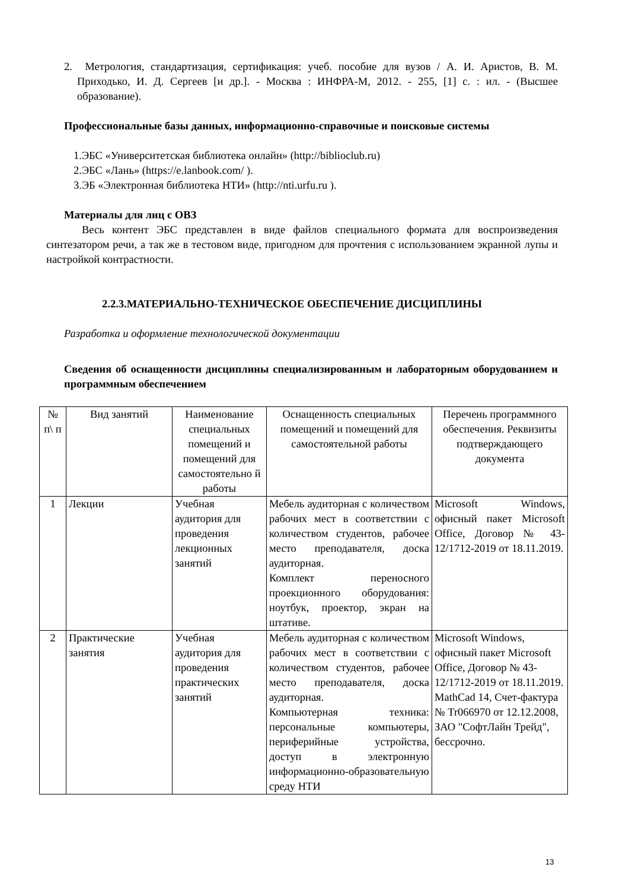2. Метрология, стандартизация, сертификация: учеб. пособие для вузов / А. И. Аристов, В. М. Приходько, И. Д. Сергеев [и др.]. - Москва : ИНФРА-М, 2012. - 255, [1] с. : ил. - (Высшее образование).
Профессиональные базы данных, информационно-справочные и поисковые системы
1.ЭБС «Университетская библиотека онлайн» (http://biblioclub.ru)
2.ЭБС «Лань» (https://e.lanbook.com/ ).
3.ЭБ «Электронная библиотека НТИ» (http://nti.urfu.ru ).
Материалы для лиц с ОВЗ
Весь контент ЭБС представлен в виде файлов специального формата для воспроизведения синтезатором речи, а так же в тестовом виде, пригодном для прочтения с использованием экранной лупы и настройкой контрастности.
2.2.3.МАТЕРИАЛЬНО-ТЕХНИЧЕСКОЕ ОБЕСПЕЧЕНИЕ ДИСЦИПЛИНЫ
Разработка и оформление технологической документации
Сведения об оснащенности дисциплины специализированным и лабораторным оборудованием и программным обеспечением
| № п\ п | Вид занятий | Наименование специальных помещений и помещений для самостоятельно й работы | Оснащенность специальных помещений и помещений для самостоятельной работы | Перечень программного обеспечения. Реквизиты подтверждающего документа |
| 1 | Лекции | Учебная аудитория для проведения лекционных занятий | Мебель аудиторная с количеством рабочих мест в соответствии с количеством студентов, рабочее место преподавателя, доска аудиторная. Комплект переносного проекционного оборудования: ноутбук, проектор, экран на штативе. | Microsoft Windows, офисный пакет Microsoft Office, Договор № 43-12/1712-2019 от 18.11.2019. |
| 2 | Практические занятия | Учебная аудитория для проведения практических занятий | Мебель аудиторная с количеством рабочих мест в соответствии с количеством студентов, рабочее место преподавателя, доска аудиторная. Компьютерная техника: персональные компьютеры, периферийные устройства, доступ в электронную информационно-образовательную среду НТИ | Microsoft Windows, офисный пакет Microsoft Office, Договор № 43-12/1712-2019 от 18.11.2019. MathCad 14, Счет-фактура № Tr066970 от 12.12.2008, ЗАО "СофтЛайн Трейд", бессрочно. |
13